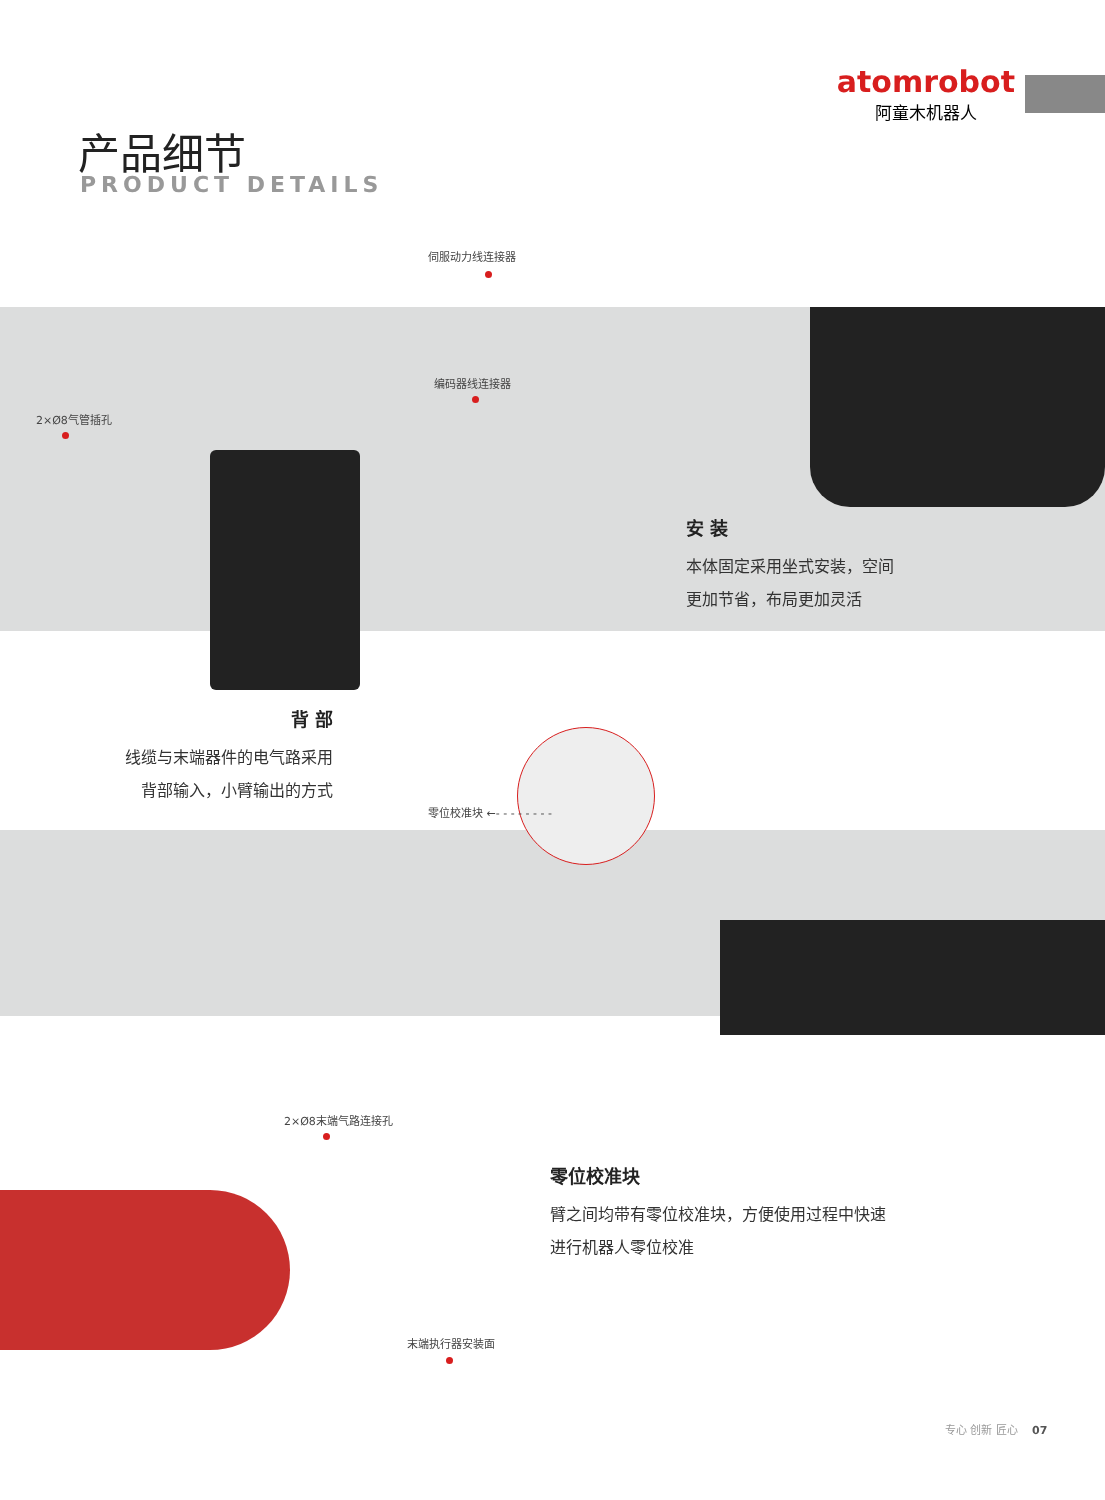atomrobot
阿童木机器人
产品细节
PRODUCT DETAILS
伺服动力线连接器
编码器线连接器
2×Ø8气管插孔
安 装
本体固定采用坐式安装，空间
更加节省，布局更加灵活
背 部
线缆与末端器件的电气路采用
背部输入，小臂输出的方式
零位校准块 ←- - - - - - - -
2×Ø8末端气路连接孔
零位校准块
臂之间均带有零位校准块，方便使用过程中快速
进行机器人零位校准
末端执行器安装面
专心 创新 匠心 07